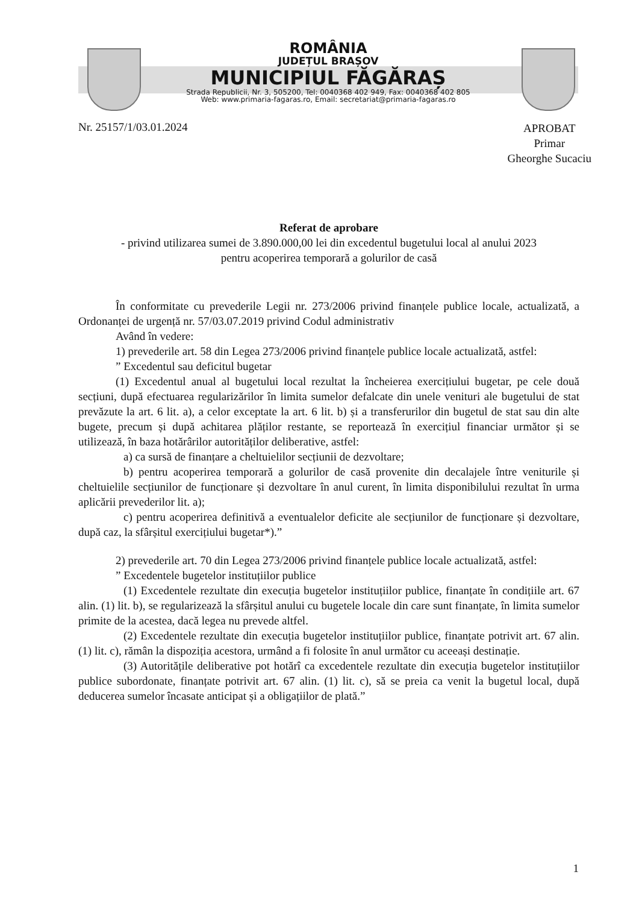ROMÂNIA
JUDEȚUL BRAȘOV
MUNICIPIUL FĂGĂRAȘ
Strada Republicii, Nr. 3, 505200, Tel: 0040368 402 949, Fax: 0040368 402 805
Web: www.primaria-fagaras.ro, Email: secretariat@primaria-fagaras.ro
Nr. 25157/1/03.01.2024
APROBAT
Primar
Gheorghe Sucaciu
Referat de aprobare
- privind utilizarea sumei de 3.890.000,00 lei din excedentul bugetului local al anului 2023
pentru acoperirea temporară a golurilor de casă
În conformitate cu prevederile Legii nr. 273/2006 privind finanțele publice locale, actualizată, a Ordonanței de urgență nr. 57/03.07.2019 privind Codul administrativ
Având în vedere:
1) prevederile art. 58 din Legea 273/2006 privind finanțele publice locale actualizată, astfel:
” Excedentul sau deficitul bugetar
(1) Excedentul anual al bugetului local rezultat la încheierea exercițiului bugetar, pe cele două secțiuni, după efectuarea regularizărilor în limita sumelor defalcate din unele venituri ale bugetului de stat prevăzute la art. 6 lit. a), a celor exceptate la art. 6 lit. b) și a transferurilor din bugetul de stat sau din alte bugete, precum și după achitarea plăților restante, se reportează în exercițiul financiar următor și se utilizează, în baza hotărârilor autorităților deliberative, astfel:
a) ca sursă de finanțare a cheltuielilor secțiunii de dezvoltare;
b) pentru acoperirea temporară a golurilor de casă provenite din decalajele între veniturile și cheltuielile secțiunilor de funcționare și dezvoltare în anul curent, în limita disponibilului rezultat în urma aplicării prevederilor lit. a);
c) pentru acoperirea definitivă a eventualelor deficite ale secțiunilor de funcționare și dezvoltare, după caz, la sfârșitul exercițiului bugetar*).”
2) prevederile art. 70 din Legea 273/2006 privind finanțele publice locale actualizată, astfel:
” Excedentele bugetelor instituțiilor publice
(1) Excedentele rezultate din execuția bugetelor instituțiilor publice, finanțate în condițiile art. 67 alin. (1) lit. b), se regularizează la sfârșitul anului cu bugetele locale din care sunt finanțate, în limita sumelor primite de la acestea, dacă legea nu prevede altfel.
(2) Excedentele rezultate din execuția bugetelor instituțiilor publice, finanțate potrivit art. 67 alin. (1) lit. c), rămân la dispoziția acestora, urmând a fi folosite în anul următor cu aceeași destinație.
(3) Autoritățile deliberative pot hotărî ca excedentele rezultate din execuția bugetelor instituțiilor publice subordonate, finanțate potrivit art. 67 alin. (1) lit. c), să se preia ca venit la bugetul local, după deducerea sumelor încasate anticipat și a obligațiilor de plată.”
1